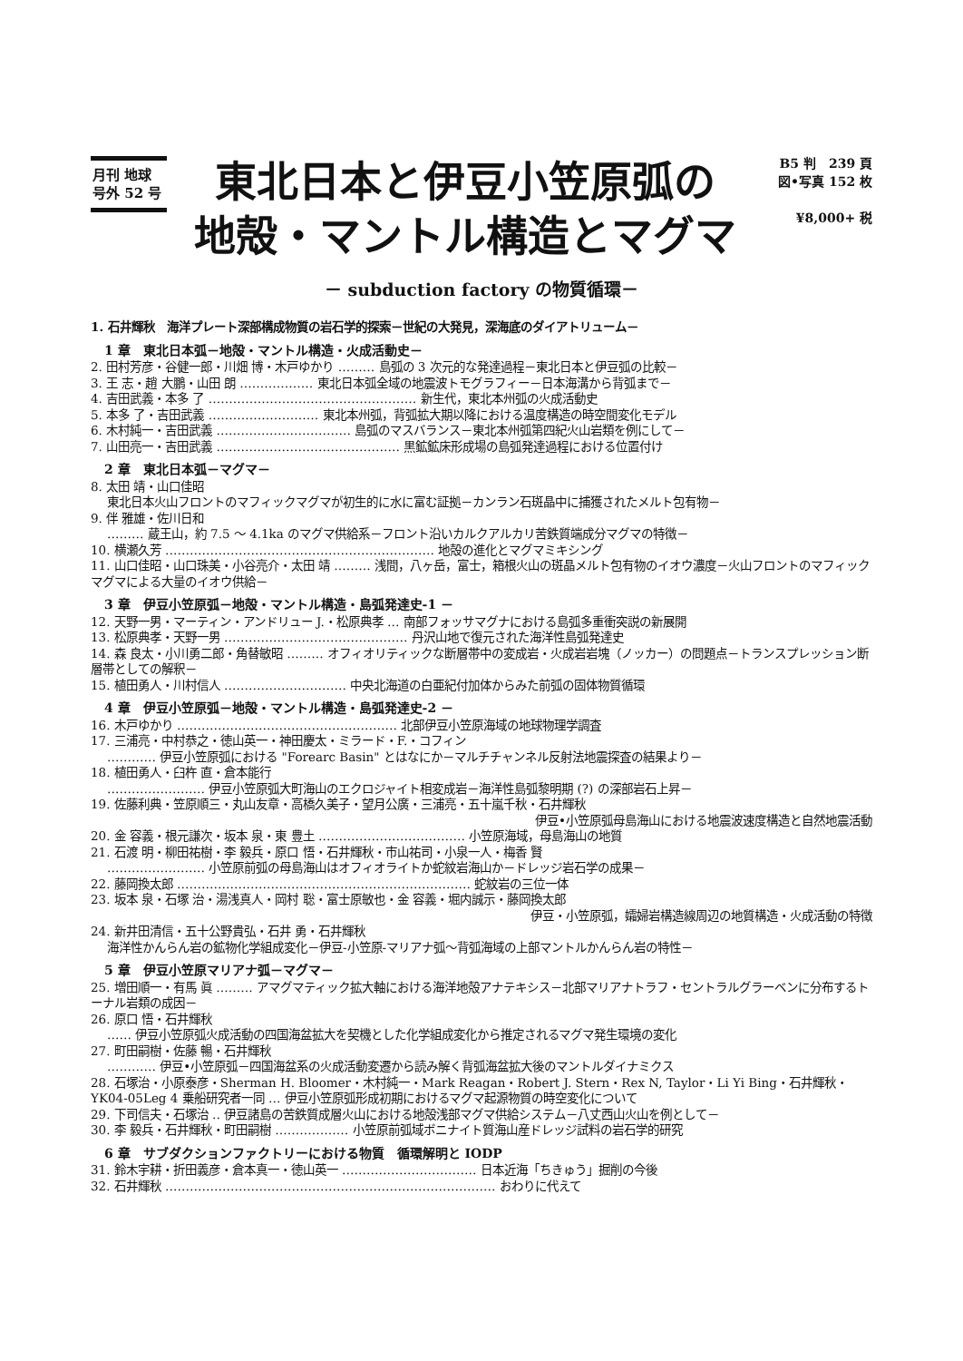月刊 地球
号外 52 号
東北日本と伊豆小笠原弧の
地殻・マントル構造とマグマ
B5 判　239 頁
図•写真 152 枚
¥8,000+ 税
－ subduction factory の物質循環－
1. 石井輝秋　海洋プレート深部構成物質の岩石学的探索－世紀の大発見，深海底のダイアトリューム－
1 章　東北日本弧－地殻・マントル構造・火成活動史－
2. 田村芳彦・谷健一郎・川畑 博・木戸ゆかり ……… 島弧の 3 次元的な発達過程－東北日本と伊豆弧の比較－
3. 王 志・趙 大鵬・山田 朗 ……………… 東北日本弧全域の地震波トモグラフィー－日本海溝から背弧まで－
4. 吉田武義・本多 了 …………………………………………… 新生代，東北本州弧の火成活動史
5. 本多 了・吉田武義 ……………………… 東北本州弧，背弧拡大期以降における温度構造の時空間変化モデル
6. 木村純一・吉田武義 …………………………… 島弧のマスバランス－東北本州弧第四紀火山岩類を例にして－
7. 山田亮一・吉田武義 ……………………………………… 黒鉱鉱床形成場の島弧発達過程における位置付け
2 章　東北日本弧－マグマ－
8. 太田 靖・山口佳昭
東北日本火山フロントのマフィックマグマが初生的に水に富む証拠－カンラン石斑晶中に捕獲されたメルト包有物－
9. 伴 雅雄・佐川日和
……… 蔵王山，約 7.5 ～ 4.1ka のマグマ供給系－フロント沿いカルクアルカリ苦鉄質端成分マグマの特徴－
10. 横瀬久芳 ………………………………………………………… 地殻の進化とマグマミキシング
11. 山口佳昭・山口珠美・小谷亮介・太田 靖 ……… 浅間，八ヶ岳，富士，箱根火山の斑晶メルト包有物のイオウ濃度－火山フロントのマフィックマグマによる大量のイオウ供給－
3 章　伊豆小笠原弧－地殻・マントル構造・島弧発達史-1 －
12. 天野一男・マーティン・アンドリュー J.・松原典孝 … 南部フォッサマグナにおける島弧多重衝突説の新展開
13. 松原典孝・天野一男 ……………………………………… 丹沢山地で復元された海洋性島弧発達史
14. 森 良太・小川勇二郎・角替敏昭 ……… オフィオリティックな断層帯中の変成岩・火成岩岩塊（ノッカー）の問題点－トランスプレッション断層帯としての解釈－
15. 植田勇人・川村信人 ………………………… 中央北海道の白亜紀付加体からみた前弧の固体物質循環
4 章　伊豆小笠原弧－地殻・マントル構造・島弧発達史-2 －
16. 木戸ゆかり ……………………………………………… 北部伊豆小笠原海域の地球物理学調査
17. 三浦亮・中村恭之・徳山英一・神田慶太・ミラード・F.・コフィン
………… 伊豆小笠原弧における "Forearc Basin" とはなにか－マルチチャンネル反射法地震探査の結果より－
18. 植田勇人・臼杵 直・倉本能行
…………………… 伊豆小笠原弧大町海山のエクロジャイト相変成岩－海洋性島弧黎明期 (?) の深部岩石上昇－
19. 佐藤利典・笠原順三・丸山友章・高橋久美子・望月公廣・三浦亮・五十嵐千秋・石井輝秋
伊豆•小笠原弧母島海山における地震波速度構造と自然地震活動
20. 金 容義・根元謙次・坂本 泉・東 豊土 ……………………………… 小笠原海域，母島海山の地質
21. 石渡 明・柳田祐樹・李 毅兵・原口 悟・石井輝秋・市山祐司・小泉一人・梅香 賢
…………………… 小笠原前弧の母島海山はオフィオライトか蛇紋岩海山か－ドレッジ岩石学の成果－
22. 藤岡換太郎 ……………………………………………………………… 蛇紋岩の三位一体
23. 坂本 泉・石塚 治・湯浅真人・岡村 聡・富士原敏也・金 容義・堀内誠示・藤岡換太郎
伊豆・小笠原弧，孀婦岩構造線周辺の地質構造・火成活動の特徴
24. 新井田清信・五十公野貴弘・石井 勇・石井輝秋
海洋性かんらん岩の鉱物化学組成変化－伊豆-小笠原-マリアナ弧～背弧海域の上部マントルかんらん岩の特性－
5 章　伊豆小笠原マリアナ弧－マグマ－
25. 増田順一・有馬 眞 ……… アマグマティック拡大軸における海洋地殻アナテキシス－北部マリアナトラフ・セントラルグラーベンに分布するトーナル岩類の成因－
26. 原口 悟・石井輝秋
…… 伊豆小笠原弧火成活動の四国海盆拡大を契機とした化学組成変化から推定されるマグマ発生環境の変化
27. 町田嗣樹・佐藤 暢・石井輝秋
………… 伊豆•小笠原弧－四国海盆系の火成活動変遷から読み解く背弧海盆拡大後のマントルダイナミクス
28. 石塚治・小原泰彦・Sherman H. Bloomer・木村純一・Mark Reagan・Robert J. Stern・Rex N, Taylor・Li Yi Bing・石井輝秋・YK04-05Leg 4 乗船研究者一同 … 伊豆小笠原弧形成初期におけるマグマ起源物質の時空変化について
29. 下司信夫・石塚治 ‥ 伊豆諸島の苦鉄質成層火山における地殻浅部マグマ供給システム－八丈西山火山を例として－
30. 李 毅兵・石井輝秋・町田嗣樹 ……………… 小笠原前弧域ボニナイト質海山産ドレッジ試料の岩石学的研究
6 章　サブダクションファクトリーにおける物質　循環解明と IODP
31. 鈴木宇耕・折田義彦・倉本真一・徳山英一 …………………………… 日本近海「ちきゅう」掘削の今後
32. 石井輝秋 ……………………………………………………………………… おわりに代えて